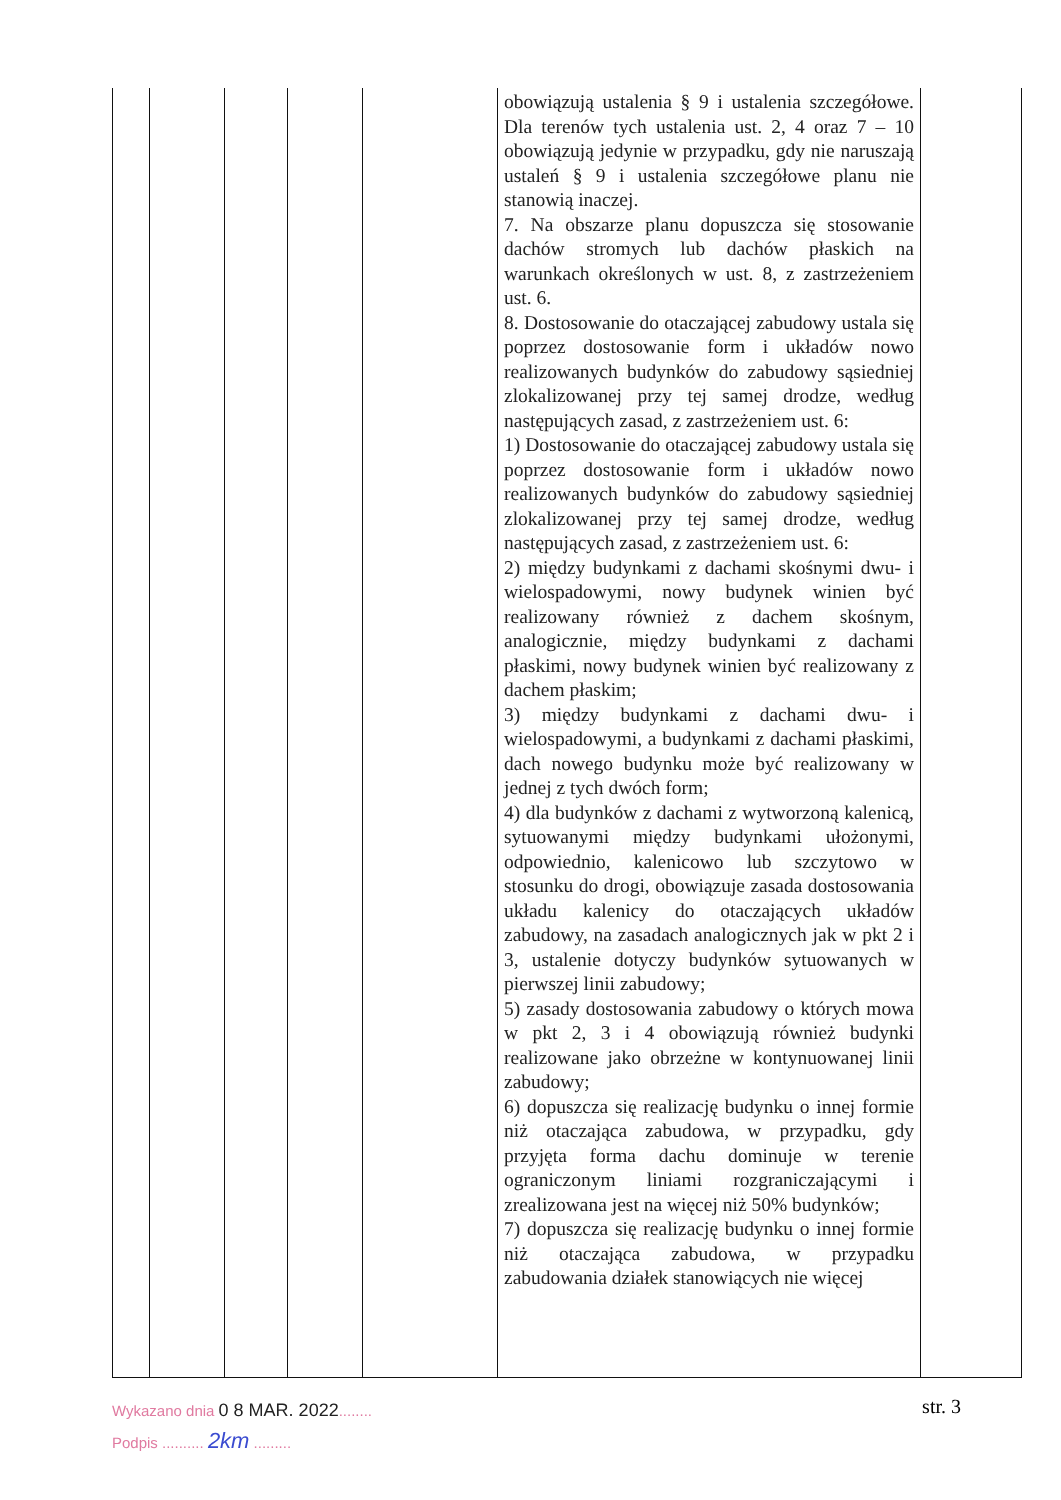| | | | | | obowiązują ustalenia § 9 i ustalenia szczegółowe. Dla terenów tych ustalenia ust. 2, 4 oraz 7 – 10 obowiązują jedynie w przypadku, gdy nie naruszają ustaleń § 9 i ustalenia szczegółowe planu nie stanowią inaczej. 7. Na obszarze planu dopuszcza się stosowanie dachów stromych lub dachów płaskich na warunkach określonych w ust. 8, z zastrzeżeniem ust. 6. 8. Dostosowanie do otaczającej zabudowy ustala się poprzez dostosowanie form i układów nowo realizowanych budynków do zabudowy sąsiedniej zlokalizowanej przy tej samej drodze, według następujących zasad, z zastrzeżeniem ust. 6: 1) Dostosowanie do otaczającej zabudowy ustala się poprzez dostosowanie form i układów nowo realizowanych budynków do zabudowy sąsiedniej zlokalizowanej przy tej samej drodze, według następujących zasad, z zastrzeżeniem ust. 6: 2) między budynkami z dachami skośnymi dwu- i wielospadowymi, nowy budynek winien być realizowany również z dachem skośnym, analogicznie, między budynkami z dachami płaskimi, nowy budynek winien być realizowany z dachem płaskim; 3) między budynkami z dachami dwu- i wielospadowymi, a budynkami z dachami płaskimi, dach nowego budynku może być realizowany w jednej z tych dwóch form; 4) dla budynków z dachami z wytworzoną kalenicą, sytuowanymi między budynkami ułożonymi, odpowiednio, kalenicowo lub szczytowo w stosunku do drogi, obowiązuje zasada dostosowania układu kalenicy do otaczających układów zabudowy, na zasadach analogicznych jak w pkt 2 i 3, ustalenie dotyczy budynków sytuowanych w pierwszej linii zabudowy; 5) zasady dostosowania zabudowy o których mowa w pkt 2, 3 i 4 obowiązują również budynki realizowane jako obrzeżne w kontynuowanej linii zabudowy; 6) dopuszcza się realizację budynku o innej formie niż otaczająca zabudowa, w przypadku, gdy przyjęta forma dachu dominuje w terenie ograniczonym liniami rozgraniczającymi i zrealizowana jest na więcej niż 50% budynków; 7) dopuszcza się realizację budynku o innej formie niż otaczająca zabudowa, w przypadku zabudowania działek stanowiących nie więcej | |
Wykazano dnia 0 8 MAR. 2022........
Podpis .......... 2km .........
str. 3